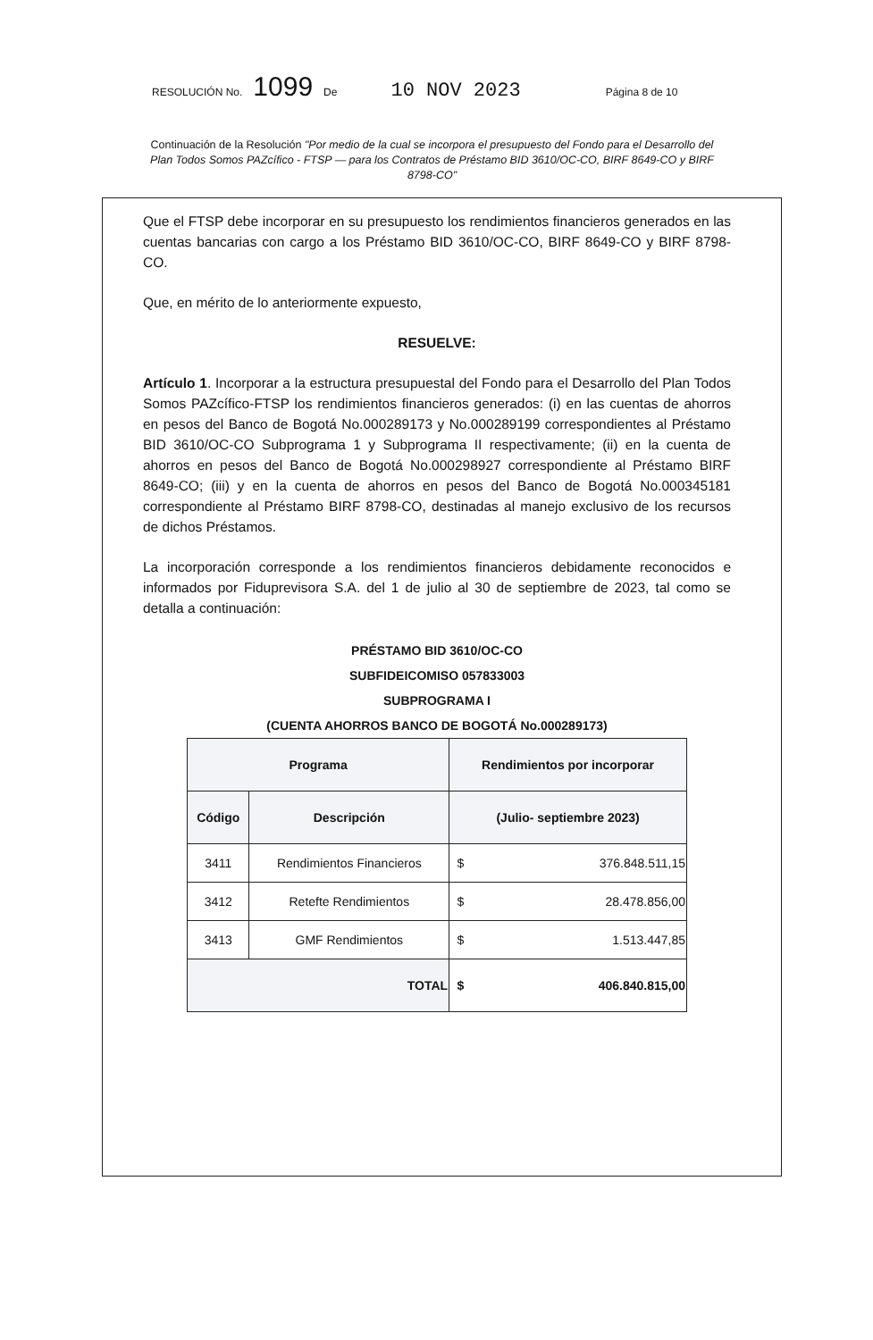RESOLUCIÓN No. 1099 De 10 NOV 2023 Página 8 de 10
Continuación de la Resolución "Por medio de la cual se incorpora el presupuesto del Fondo para el Desarrollo del Plan Todos Somos PAZcífico - FTSP — para los Contratos de Préstamo BID 3610/OC-CO, BIRF 8649-CO y BIRF 8798-CO"
Que el FTSP debe incorporar en su presupuesto los rendimientos financieros generados en las cuentas bancarias con cargo a los Préstamo BID 3610/OC-CO, BIRF 8649-CO y BIRF 8798-CO.
Que, en mérito de lo anteriormente expuesto,
RESUELVE:
Artículo 1. Incorporar a la estructura presupuestal del Fondo para el Desarrollo del Plan Todos Somos PAZcífico-FTSP los rendimientos financieros generados: (i) en las cuentas de ahorros en pesos del Banco de Bogotá No.000289173 y No.000289199 correspondientes al Préstamo BID 3610/OC-CO Subprograma 1 y Subprograma II respectivamente; (ii) en la cuenta de ahorros en pesos del Banco de Bogotá No.000298927 correspondiente al Préstamo BIRF 8649-CO; (iii) y en la cuenta de ahorros en pesos del Banco de Bogotá No.000345181 correspondiente al Préstamo BIRF 8798-CO, destinadas al manejo exclusivo de los recursos de dichos Préstamos.
La incorporación corresponde a los rendimientos financieros debidamente reconocidos e informados por Fiduprevisora S.A. del 1 de julio al 30 de septiembre de 2023, tal como se detalla a continuación:
PRÉSTAMO BID 3610/OC-CO
SUBFIDEICOMISO 057833003
SUBPROGRAMA I
(CUENTA AHORROS BANCO DE BOGOTÁ No.000289173)
| Programa | | Rendimientos por incorporar | |
| --- | --- | --- | --- |
| Código | Descripción | (Julio- septiembre 2023) | |
| 3411 | Rendimientos Financieros | $ | 376.848.511,15 |
| 3412 | Retefte Rendimientos | $ | 28.478.856,00 |
| 3413 | GMF Rendimientos | $ | 1.513.447,85 |
| TOTAL | | $ | 406.840.815,00 |